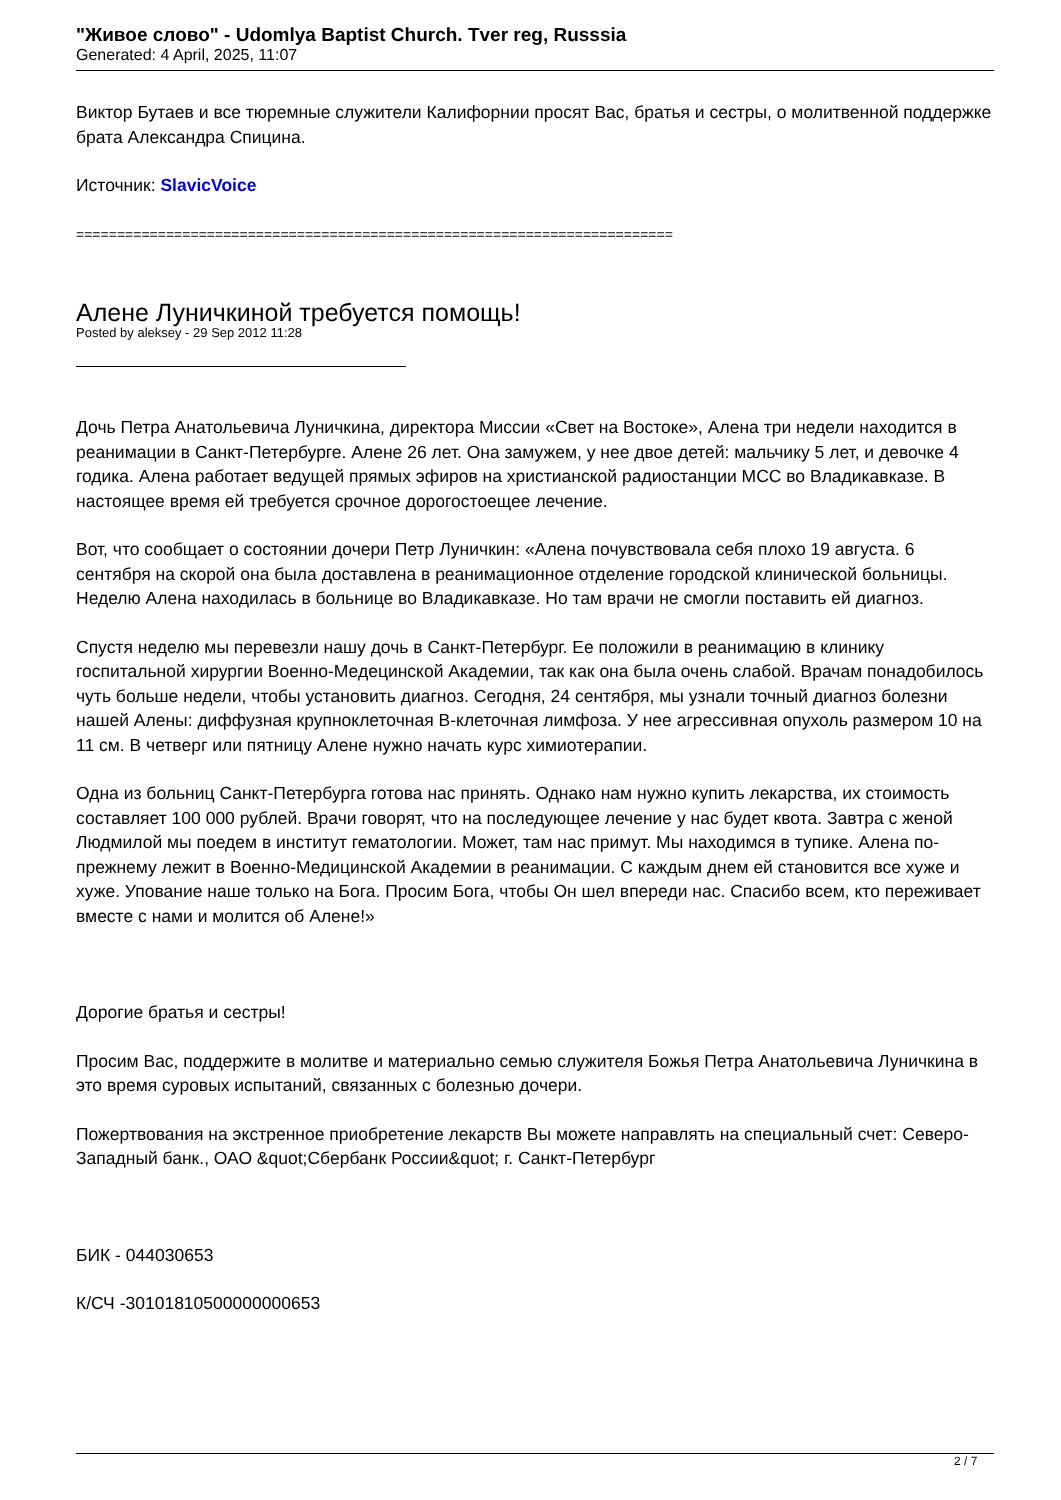"Живое слово" - Udomlya Baptist Church. Tver reg, Russsia
Generated: 4 April, 2025, 11:07
Виктор Бутаев и все тюремные служители Калифорнии просят Вас, братья и сестры, о молитвенной поддержке брата Александра Спицина.
Источник: SlavicVoice
=========================================================================
Алене Луничкиной требуется помощь!
Posted by aleksey - 29 Sep 2012 11:28
Дочь Петра Анатольевича Луничкина, директора Миссии «Свет на Востоке», Алена три недели находится в реанимации в Санкт-Петербурге. Алене 26 лет. Она замужем, у нее двое детей: мальчику 5 лет, и девочке 4 годика. Алена работает ведущей прямых эфиров на христианской радиостанции МСС во Владикавказе. В настоящее время ей требуется срочное дорогостоещее лечение.
Вот, что сообщает о состоянии дочери Петр Луничкин: «Алена почувствовала себя плохо 19 августа. 6 сентября на скорой она была доставлена в реанимационное отделение городской клинической больницы. Неделю Алена находилась в больнице во Владикавказе. Но там врачи не смогли поставить ей диагноз.
Спустя неделю мы перевезли нашу дочь в Санкт-Петербург. Ее положили в реанимацию в клинику госпитальной хирургии Военно-Медецинской Академии, так как она была очень слабой. Врачам понадобилось чуть больше недели, чтобы установить диагноз. Сегодня, 24 сентября, мы узнали точный диагноз болезни нашей Алены: диффузная крупноклеточная В-клеточная лимфоза. У нее агрессивная опухоль размером 10 на 11 см. В четверг или пятницу Алене нужно начать курс химиотерапии.
Одна из больниц Санкт-Петербурга готова нас принять. Однако нам нужно купить лекарства, их стоимость составляет 100 000 рублей. Врачи говорят, что на последующее лечение у нас будет квота. Завтра с женой Людмилой мы поедем в институт гематологии. Может, там нас примут. Мы находимся в тупике. Алена по- прежнему лежит в Военно-Медицинской Академии в реанимации. С каждым днем ей становится все хуже и хуже. Упование наше только на Бога. Просим Бога, чтобы Он шел впереди нас. Спасибо всем, кто переживает вместе с нами и молится об Алене!»
Дорогие братья и сестры!
Просим Вас, поддержите в молитве и материально семью служителя Божья Петра Анатольевича Луничкина в это время суровых испытаний, связанных с болезнью дочери.
Пожертвования на экстренное приобретение лекарств Вы можете направлять на специальный счет: Северо-Западный банк., ОАО &quot;Сбербанк России&quot; г. Санкт-Петербург
БИК - 044030653
К/СЧ -30101810500000000653
2 / 7